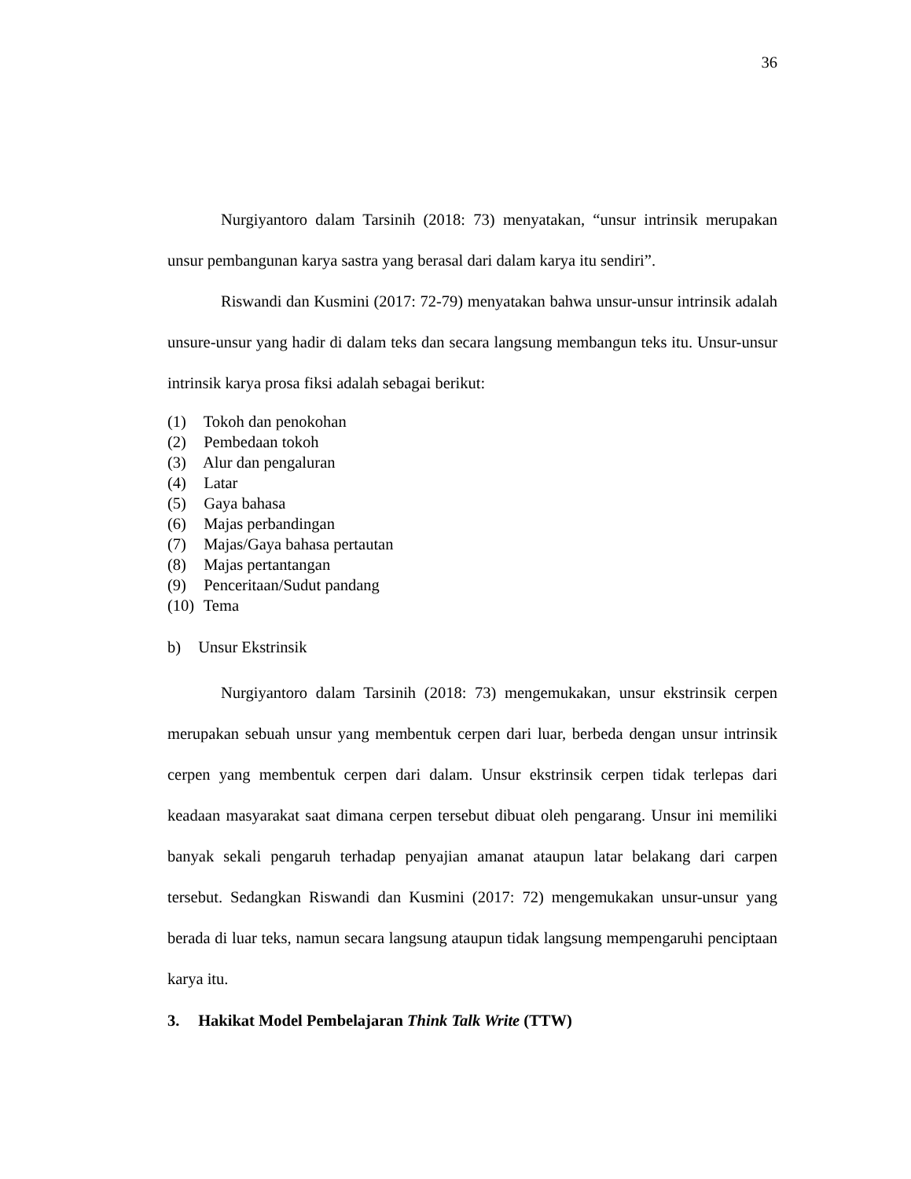36
Nurgiyantoro dalam Tarsinih (2018: 73) menyatakan, “unsur intrinsik merupakan unsur pembangunan karya sastra yang berasal dari dalam karya itu sendiri”.
Riswandi dan Kusmini (2017: 72-79) menyatakan bahwa unsur-unsur intrinsik adalah unsure-unsur yang hadir di dalam teks dan secara langsung membangun teks itu. Unsur-unsur intrinsik karya prosa fiksi adalah sebagai berikut:
(1) Tokoh dan penokohan
(2) Pembedaan tokoh
(3) Alur dan pengaluran
(4) Latar
(5) Gaya bahasa
(6) Majas perbandingan
(7) Majas/Gaya bahasa pertautan
(8) Majas pertantangan
(9) Penceritaan/Sudut pandang
(10) Tema
b) Unsur Ekstrinsik
Nurgiyantoro dalam Tarsinih (2018: 73) mengemukakan, unsur ekstrinsik cerpen merupakan sebuah unsur yang membentuk cerpen dari luar, berbeda dengan unsur intrinsik cerpen yang membentuk cerpen dari dalam. Unsur ekstrinsik cerpen tidak terlepas dari keadaan masyarakat saat dimana cerpen tersebut dibuat oleh pengarang. Unsur ini memiliki banyak sekali pengaruh terhadap penyajian amanat ataupun latar belakang dari carpen tersebut. Sedangkan Riswandi dan Kusmini (2017: 72) mengemukakan unsur-unsur yang berada di luar teks, namun secara langsung ataupun tidak langsung mempengaruhi penciptaan karya itu.
3. Hakikat Model Pembelajaran Think Talk Write (TTW)